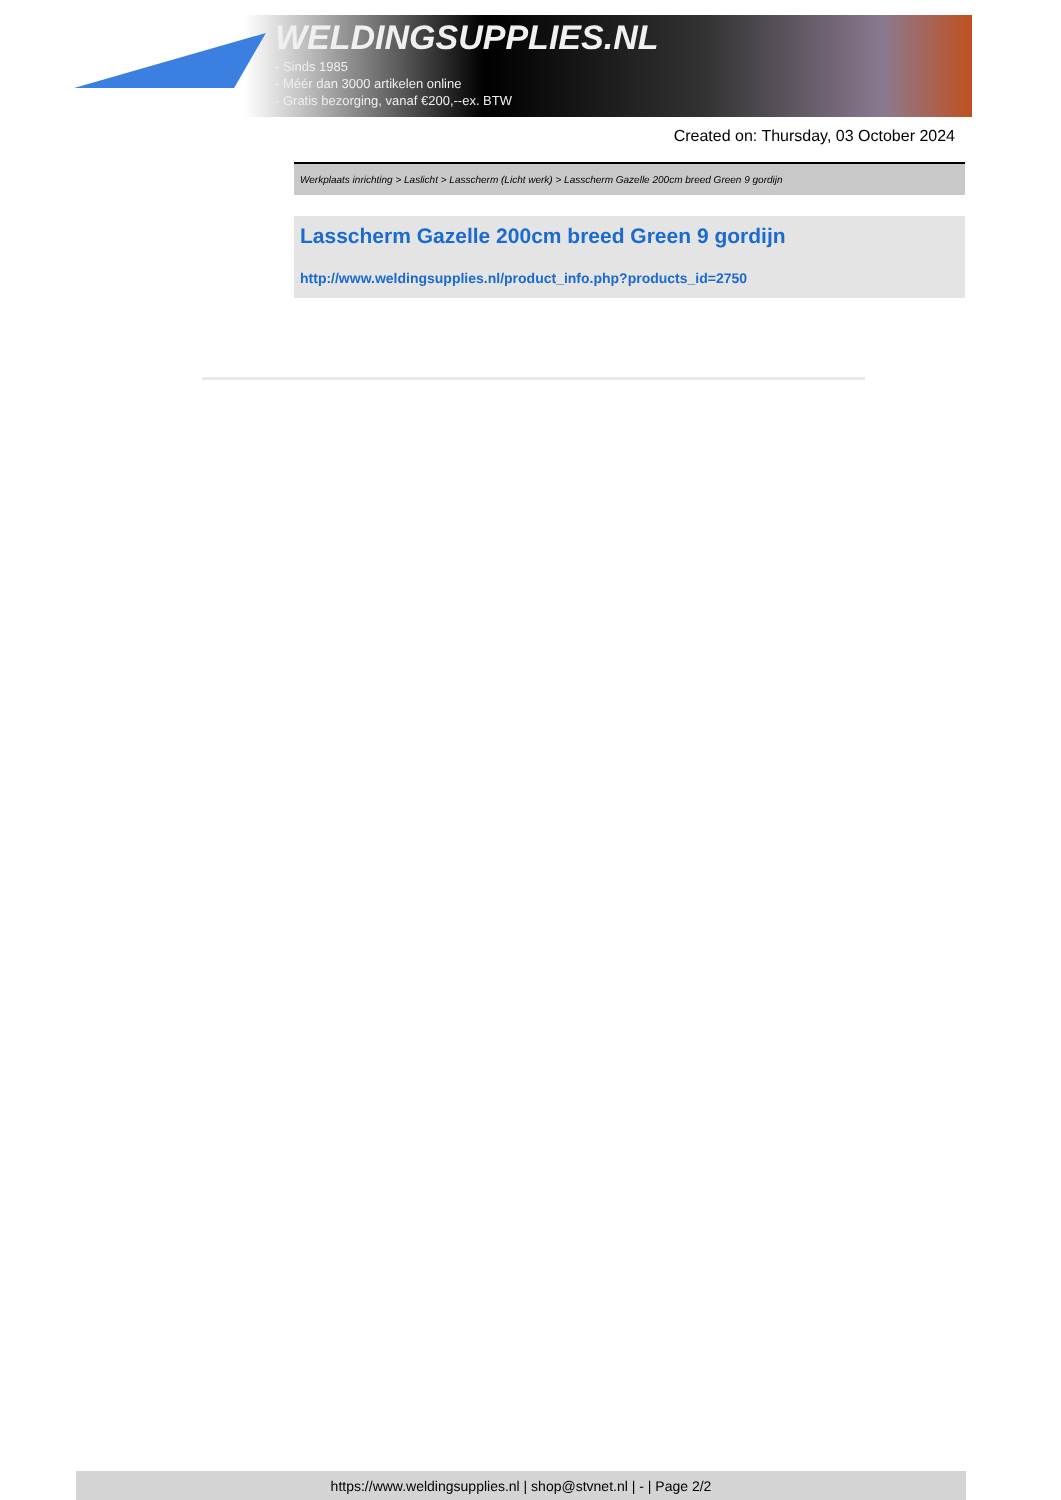WELDINGSUPPLIES.NL
- Sinds 1985
- Méér dan 3000 artikelen online
- Gratis bezorging, vanaf €200,--ex. BTW
Created on: Thursday, 03 October 2024
Werkplaats inrichting > Laslicht > Lasscherm (Licht werk) > Lasscherm Gazelle 200cm breed Green 9 gordijn
Lasscherm Gazelle 200cm breed Green 9 gordijn
http://www.weldingsupplies.nl/product_info.php?products_id=2750
https://www.weldingsupplies.nl | shop@stvnet.nl | - | Page 2/2